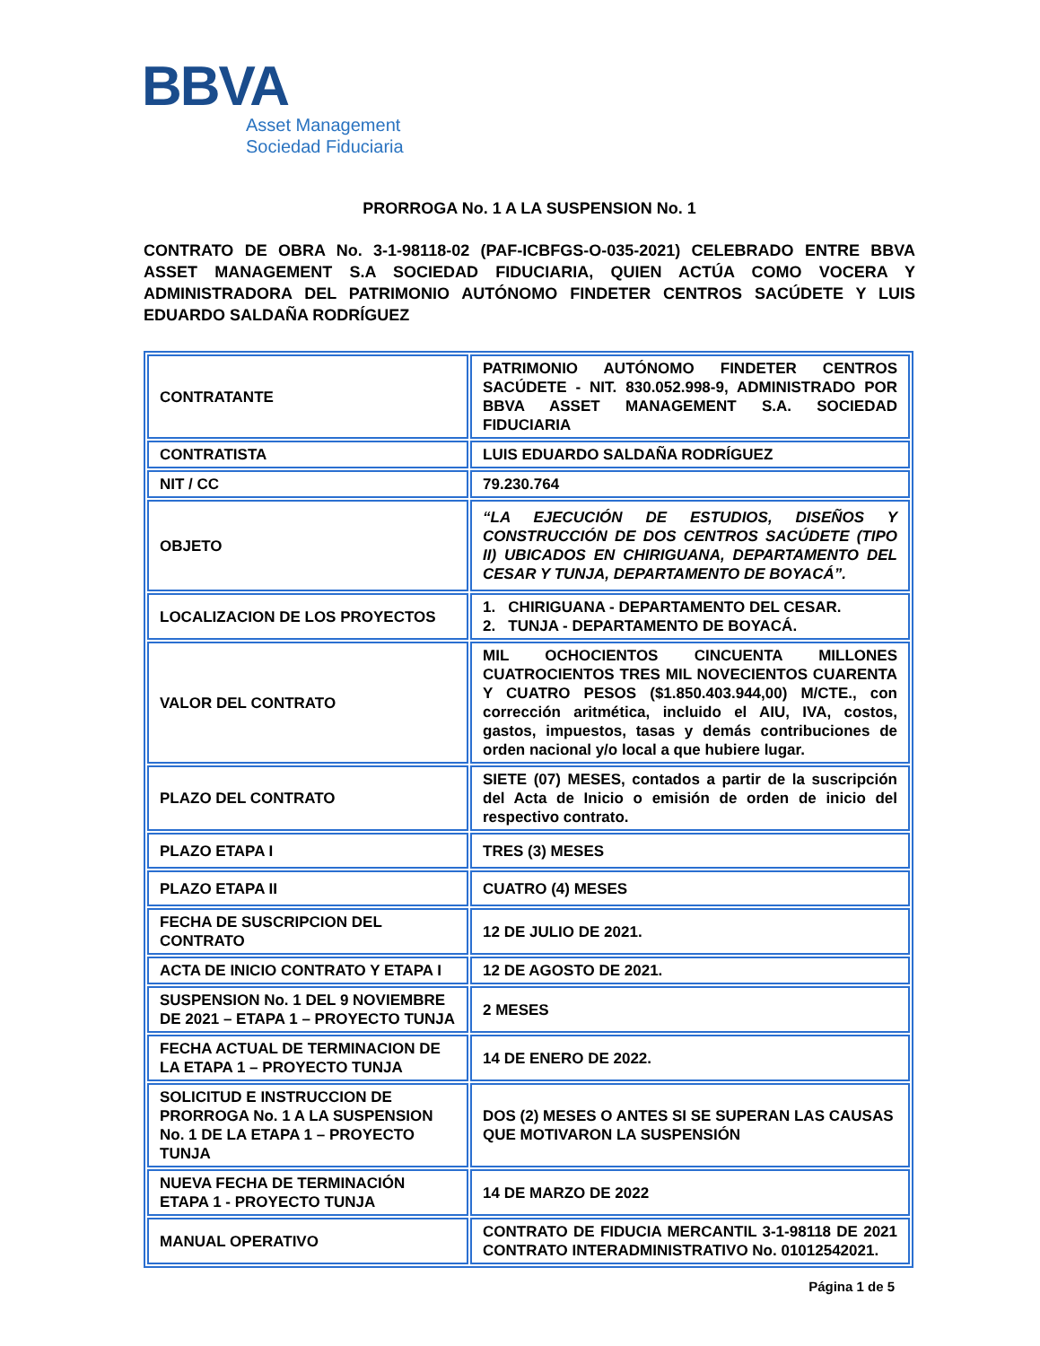BBVA
Asset Management
Sociedad Fiduciaria
PRORROGA No. 1 A LA SUSPENSION No. 1
CONTRATO DE OBRA No. 3-1-98118-02 (PAF-ICBFGS-O-035-2021) CELEBRADO ENTRE BBVA ASSET MANAGEMENT S.A SOCIEDAD FIDUCIARIA, QUIEN ACTÚA COMO VOCERA Y ADMINISTRADORA DEL PATRIMONIO AUTÓNOMO FINDETER CENTROS SACÚDETE Y LUIS EDUARDO SALDAÑA RODRÍGUEZ
| CONTRATANTE | PATRIMONIO AUTÓNOMO FINDETER CENTROS SACÚDETE - NIT. 830.052.998-9, ADMINISTRADO POR BBVA ASSET MANAGEMENT S.A. SOCIEDAD FIDUCIARIA |
| CONTRATISTA | LUIS EDUARDO SALDAÑA RODRÍGUEZ |
| NIT / CC | 79.230.764 |
| OBJETO | “LA EJECUCIÓN DE ESTUDIOS, DISEÑOS Y CONSTRUCCIÓN DE DOS CENTROS SACÚDETE (TIPO II) UBICADOS EN CHIRIGUANA, DEPARTAMENTO DEL CESAR Y TUNJA, DEPARTAMENTO DE BOYACÁ”. |
| LOCALIZACION DE LOS PROYECTOS | 1. CHIRIGUANA - DEPARTAMENTO DEL CESAR. 2. TUNJA - DEPARTAMENTO DE BOYACÁ. |
| VALOR DEL CONTRATO | MIL OCHOCIENTOS CINCUENTA MILLONES CUATROCIENTOS TRES MIL NOVECIENTOS CUARENTA Y CUATRO PESOS ($1.850.403.944,00) M/CTE., con corrección aritmética, incluido el AIU, IVA, costos, gastos, impuestos, tasas y demás contribuciones de orden nacional y/o local a que hubiere lugar. |
| PLAZO DEL CONTRATO | SIETE (07) MESES, contados a partir de la suscripción del Acta de Inicio o emisión de orden de inicio del respectivo contrato. |
| PLAZO ETAPA I | TRES (3) MESES |
| PLAZO ETAPA II | CUATRO (4) MESES |
| FECHA DE SUSCRIPCION DEL CONTRATO | 12 DE JULIO DE 2021. |
| ACTA DE INICIO CONTRATO Y ETAPA I | 12 DE AGOSTO DE 2021. |
| SUSPENSION No. 1 DEL 9 NOVIEMBRE DE 2021 – ETAPA 1 – PROYECTO TUNJA | 2 MESES |
| FECHA ACTUAL DE TERMINACION DE LA ETAPA 1 – PROYECTO TUNJA | 14 DE ENERO DE 2022. |
| SOLICITUD E INSTRUCCION DE PRORROGA No. 1 A LA SUSPENSION No. 1 DE LA ETAPA 1 – PROYECTO TUNJA | DOS (2) MESES O ANTES SI SE SUPERAN LAS CAUSAS QUE MOTIVARON LA SUSPENSIÓN |
| NUEVA FECHA DE TERMINACIÓN ETAPA 1 - PROYECTO TUNJA | 14 DE MARZO DE 2022 |
| MANUAL OPERATIVO | CONTRATO DE FIDUCIA MERCANTIL 3-1-98118 DE 2021 CONTRATO INTERADMINISTRATIVO No. 01012542021. |
Página 1 de 5